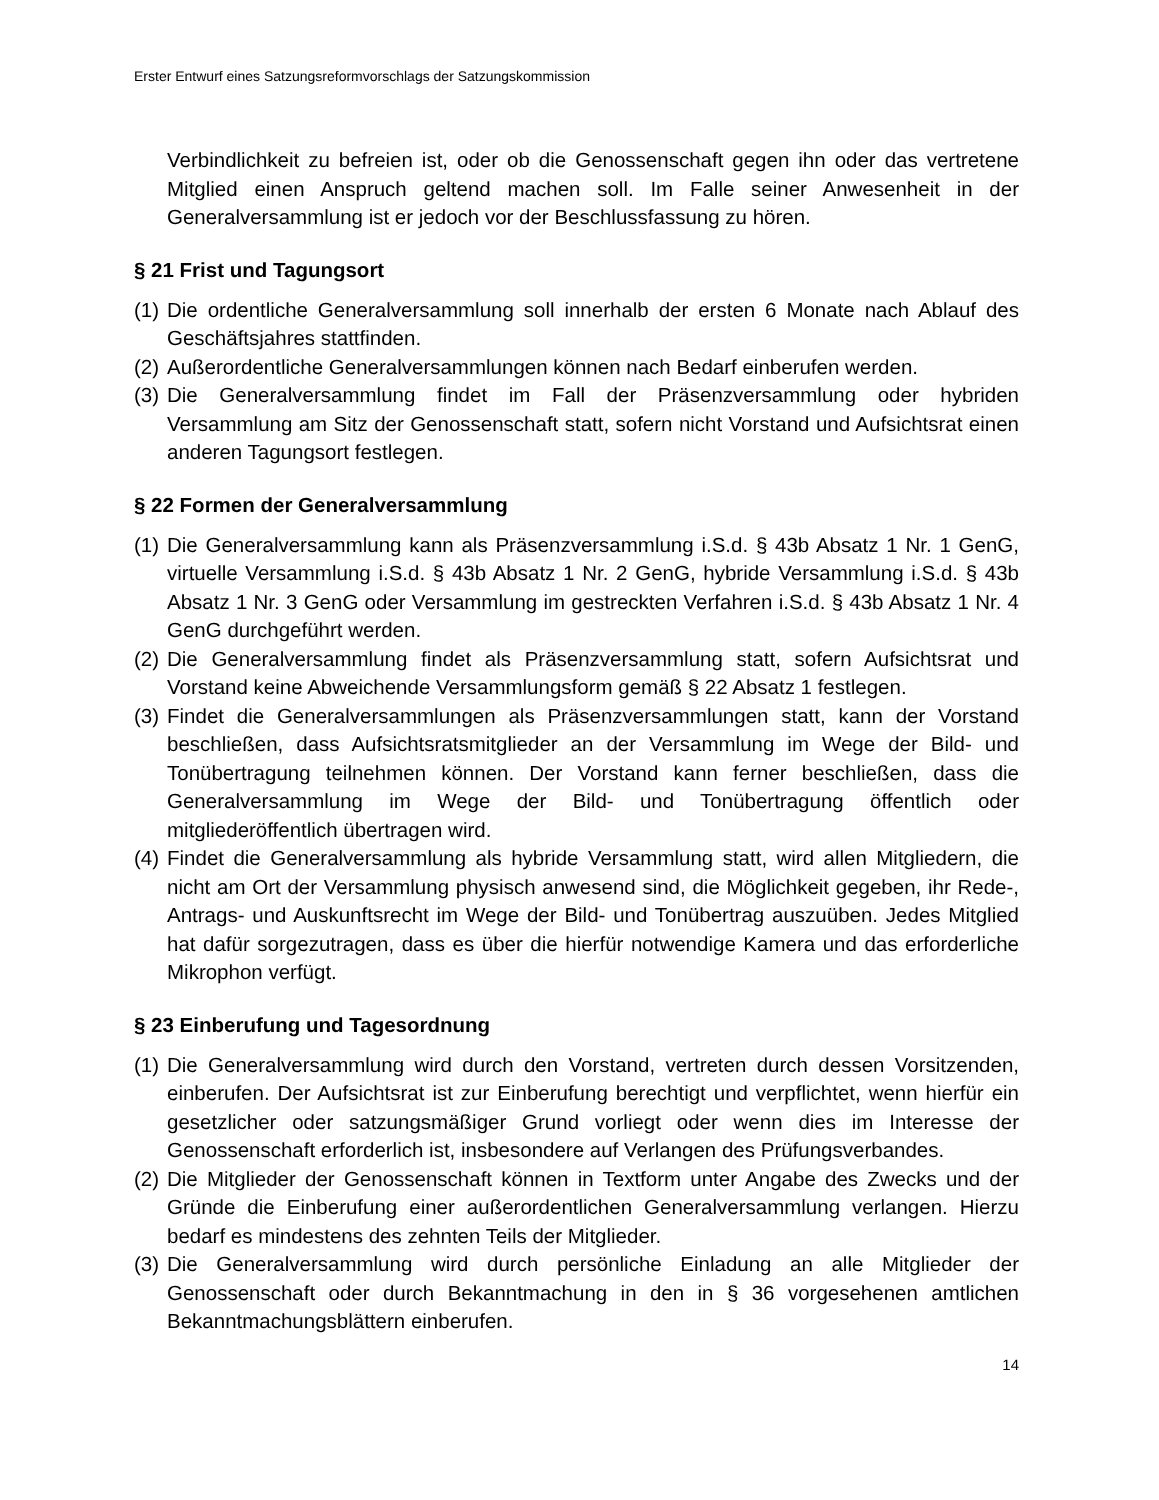Erster Entwurf eines Satzungsreformvorschlags der Satzungskommission
Verbindlichkeit zu befreien ist, oder ob die Genossenschaft gegen ihn oder das vertretene Mitglied einen Anspruch geltend machen soll. Im Falle seiner Anwesenheit in der Generalversammlung ist er jedoch vor der Beschlussfassung zu hören.
§ 21 Frist und Tagungsort
(1) Die ordentliche Generalversammlung soll innerhalb der ersten 6 Monate nach Ablauf des Geschäftsjahres stattfinden.
(2) Außerordentliche Generalversammlungen können nach Bedarf einberufen werden.
(3) Die Generalversammlung findet im Fall der Präsenzversammlung oder hybriden Versammlung am Sitz der Genossenschaft statt, sofern nicht Vorstand und Aufsichtsrat einen anderen Tagungsort festlegen.
§ 22 Formen der Generalversammlung
(1) Die Generalversammlung kann als Präsenzversammlung i.S.d. § 43b Absatz 1 Nr. 1 GenG, virtuelle Versammlung i.S.d. § 43b Absatz 1 Nr. 2 GenG, hybride Versammlung i.S.d. § 43b Absatz 1 Nr. 3 GenG oder Versammlung im gestreckten Verfahren i.S.d. § 43b Absatz 1 Nr. 4 GenG durchgeführt werden.
(2) Die Generalversammlung findet als Präsenzversammlung statt, sofern Aufsichtsrat und Vorstand keine Abweichende Versammlungsform gemäß § 22 Absatz 1 festlegen.
(3) Findet die Generalversammlungen als Präsenzversammlungen statt, kann der Vorstand beschließen, dass Aufsichtsratsmitglieder an der Versammlung im Wege der Bild- und Tonübertragung teilnehmen können. Der Vorstand kann ferner beschließen, dass die Generalversammlung im Wege der Bild- und Tonübertragung öffentlich oder mitgliederöffentlich übertragen wird.
(4) Findet die Generalversammlung als hybride Versammlung statt, wird allen Mitgliedern, die nicht am Ort der Versammlung physisch anwesend sind, die Möglichkeit gegeben, ihr Rede-, Antrags- und Auskunftsrecht im Wege der Bild- und Tonübertrag auszuüben. Jedes Mitglied hat dafür sorgezutragen, dass es über die hierfür notwendige Kamera und das erforderliche Mikrophon verfügt.
§ 23 Einberufung und Tagesordnung
(1) Die Generalversammlung wird durch den Vorstand, vertreten durch dessen Vorsitzenden, einberufen. Der Aufsichtsrat ist zur Einberufung berechtigt und verpflichtet, wenn hierfür ein gesetzlicher oder satzungsmäßiger Grund vorliegt oder wenn dies im Interesse der Genossenschaft erforderlich ist, insbesondere auf Verlangen des Prüfungsverbandes.
(2) Die Mitglieder der Genossenschaft können in Textform unter Angabe des Zwecks und der Gründe die Einberufung einer außerordentlichen Generalversammlung verlangen. Hierzu bedarf es mindestens des zehnten Teils der Mitglieder.
(3) Die Generalversammlung wird durch persönliche Einladung an alle Mitglieder der Genossenschaft oder durch Bekanntmachung in den in § 36 vorgesehenen amtlichen Bekanntmachungsblättern einberufen.
14